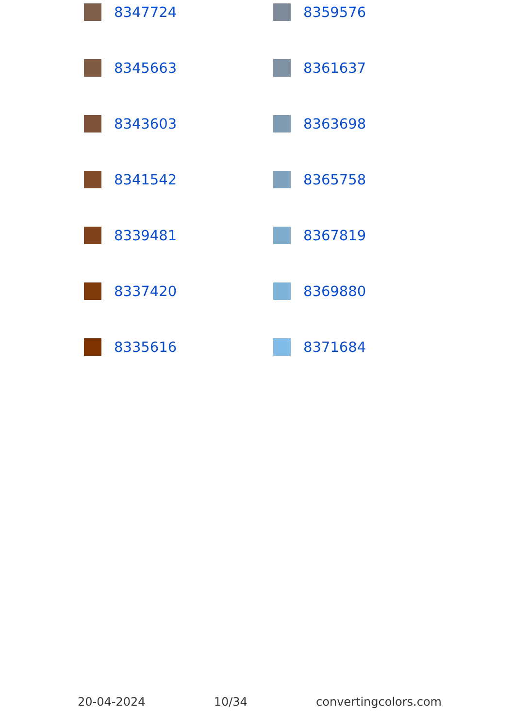8347724
8345663
8343603
8341542
8339481
8337420
8335616
8359576
8361637
8363698
8365758
8367819
8369880
8371684
20-04-2024 10/34 convertingcolors.com